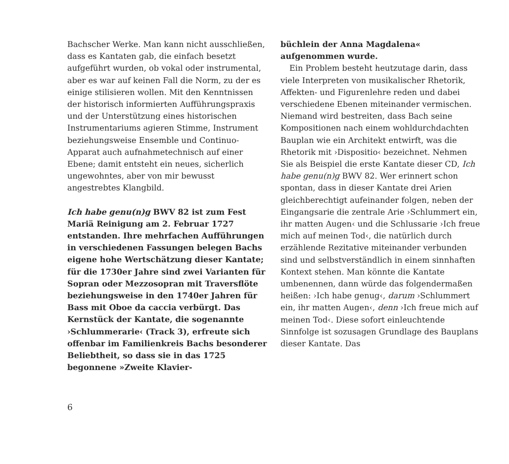Bachscher Werke. Man kann nicht aus­schließen, dass es Kantaten gab, die einfach besetzt aufgeführt wurden, ob vokal oder instrumental, aber es war auf keinen Fall die Norm, zu der es einige stilisieren wollen. Mit den Kenntnissen der historisch informier­ten Aufführungspraxis und der Unterstüt­zung eines historischen Instrumentariums agieren Stimme, Instrument beziehungsweise Ensemble und Continuo-Apparat auch auf­nahmetechnisch auf einer Ebene; damit ent­steht ein neues, sicherlich ungewohntes, aber von mir bewusst angestrebtes Klangbild.
Ich habe genu(n)g BWV 82 ist zum Fest Mariä Reinigung am 2. Februar 1727 entstanden. Ihre mehrfachen Aufführungen in verschie­denen Fassungen belegen Bachs eigene hohe Wertschätzung dieser Kantate; für die 1730er Jahre sind zwei Varianten für Sopran oder Mezzosopran mit Traversflöte beziehungs­weise in den 1740er Jahren für Bass mit Oboe da caccia verbürgt. Das Kernstück der Kantate, die sogenannte ›Schlummerarie‹ (Track 3), erfreute sich offenbar im Familien­kreis Bachs besonderer Beliebtheit, so dass sie in das 1725 begonnene »Zweite Klavier-
büchlein der Anna Magdalena« aufgenommen wurde.
Ein Problem besteht heutzutage darin, dass viele Interpreten von musikalischer Rhetorik, Affekten- und Figurenlehre reden und dabei verschiedene Ebenen miteinander vermischen. Niemand wird bestreiten, dass Bach seine Kompositionen nach einem wohl­durchdachten Bauplan wie ein Architekt entwirft, was die Rhetorik mit ›Dispositio‹ bezeichnet. Nehmen Sie als Beispiel die erste Kantate dieser CD, Ich habe genu(n)g BWV 82. Wer erinnert schon spontan, dass in dieser Kantate drei Arien gleichberechtigt aufeinander folgen, neben der Eingangsarie die zentrale Arie ›Schlummert ein, ihr mat­ten Augen‹ und die Schlussarie ›Ich freue mich auf meinen Tod‹, die natürlich durch erzählende Rezitative miteinander verbun­den sind und selbstverständlich in einem sinnhaften Kontext stehen. Man könnte die Kantate umbenennen, dann würde das fol­gendermaßen heißen: ›Ich habe genug‹, darum ›Schlummert ein, ihr matten Augen‹, denn ›Ich freue mich auf meinen Tod‹. Diese sofort einleuchtende Sinnfolge ist sozusagen Grundlage des Bauplans dieser Kantate. Das
6